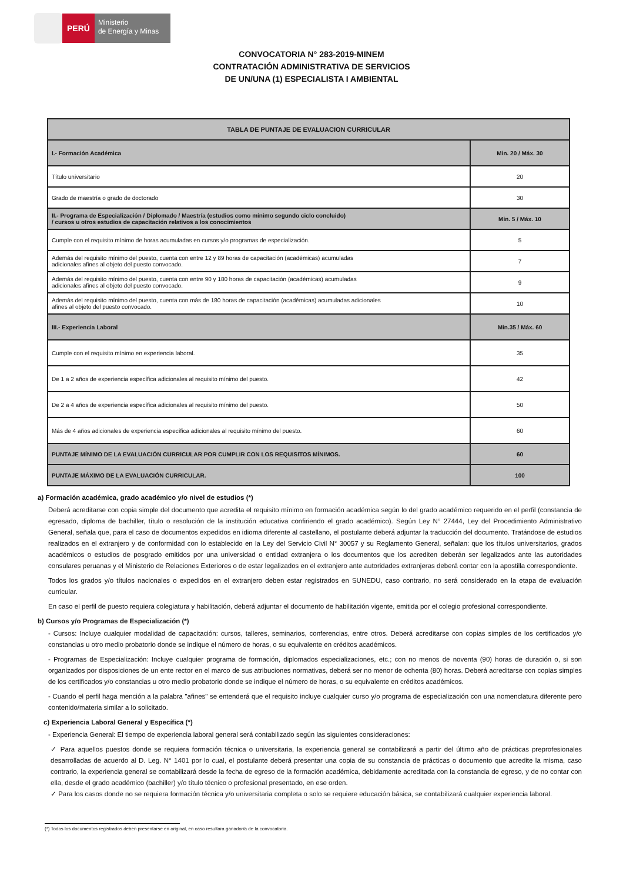PERÚ
Ministerio
de Energía y Minas
CONVOCATORIA N° 283-2019-MINEM
CONTRATACIÓN ADMINISTRATIVA DE SERVICIOS
DE UN/UNA (1) ESPECIALISTA I AMBIENTAL
| TABLA DE PUNTAJE DE EVALUACION CURRICULAR | |
| I.- Formación Académica | Min. 20 / Máx. 30 |
| Título universitario | 20 |
| Grado de maestría o grado de doctorado | 30 |
| II.- Programa de Especialización / Diplomado / Maestría (estudios como mínimo segundo ciclo concluido) / cursos u otros estudios de capacitación relativos a los conocimientos | Min. 5 / Máx. 10 |
| Cumple con el requisito mínimo de horas acumuladas en cursos y/o programas de especialización. | 5 |
| Además del requisito mínimo del puesto, cuenta con entre 12 y 89 horas de capacitación (académicas) acumuladas adicionales afines al objeto del puesto convocado. | 7 |
| Además del requisito mínimo del puesto, cuenta con entre 90 y 180 horas de capacitación (académicas) acumuladas adicionales afines al objeto del puesto convocado. | 9 |
| Además del requisito mínimo del puesto, cuenta con más de 180 horas de capacitación (académicas) acumuladas adicionales afines al objeto del puesto convocado. | 10 |
| III.- Experiencia Laboral | Min.35 / Máx. 60 |
| Cumple con el requisito mínimo en experiencia laboral. | 35 |
| De 1 a 2 años de experiencia específica adicionales al requisito mínimo del puesto. | 42 |
| De 2 a 4 años de experiencia específica adicionales al requisito mínimo del puesto. | 50 |
| Más de 4 años adicionales de experiencia específica adicionales al requisito mínimo del puesto. | 60 |
| PUNTAJE MÍNIMO DE LA EVALUACIÓN CURRICULAR POR CUMPLIR CON LOS REQUISITOS MÍNIMOS. | 60 |
| PUNTAJE MÁXIMO DE LA EVALUACIÓN CURRICULAR. | 100 |
a) Formación académica, grado académico y/o nivel de estudios (*)
Deberá acreditarse con copia simple del documento que acredita el requisito mínimo en formación académica según lo del grado académico requerido en el perfil (constancia de egresado, diploma de bachiller, título o resolución de la institución educativa confiriendo el grado académico). Según Ley N° 27444, Ley del Procedimiento Administrativo General, señala que, para el caso de documentos expedidos en idioma diferente al castellano, el postulante deberá adjuntar la traducción del documento. Tratándose de estudios realizados en el extranjero y de conformidad con lo establecido en la Ley del Servicio Civil N° 30057 y su Reglamento General, señalan: que los títulos universitarios, grados académicos o estudios de posgrado emitidos por una universidad o entidad extranjera o los documentos que los acrediten deberán ser legalizados ante las autoridades consulares peruanas y el Ministerio de Relaciones Exteriores o de estar legalizados en el extranjero ante autoridades extranjeras deberá contar con la apostilla correspondiente.
Todos los grados y/o títulos nacionales o expedidos en el extranjero deben estar registrados en SUNEDU, caso contrario, no será considerado en la etapa de evaluación curricular.
En caso el perfil de puesto requiera colegiatura y habilitación, deberá adjuntar el documento de habilitación vigente, emitida por el colegio profesional correspondiente.
b) Cursos y/o Programas de Especialización (*)
- Cursos: Incluye cualquier modalidad de capacitación: cursos, talleres, seminarios, conferencias, entre otros. Deberá acreditarse con copias simples de los certificados y/o constancias u otro medio probatorio donde se indique el número de horas, o su equivalente en créditos académicos.
- Programas de Especialización: Incluye cualquier programa de formación, diplomados especializaciones, etc.; con no menos de noventa (90) horas de duración o, si son organizados por disposiciones de un ente rector en el marco de sus atribuciones normativas, deberá ser no menor de ochenta (80) horas. Deberá acreditarse con copias simples de los certificados y/o constancias u otro medio probatorio donde se indique el número de horas, o su equivalente en créditos académicos.
- Cuando el perfil haga mención a la palabra "afines" se entenderá que el requisito incluye cualquier curso y/o programa de especialización con una nomenclatura diferente pero contenido/materia similar a lo solicitado.
c) Experiencia Laboral General y Específica (*)
- Experiencia General: El tiempo de experiencia laboral general será contabilizado según las siguientes consideraciones:
✓ Para aquellos puestos donde se requiera formación técnica o universitaria, la experiencia general se contabilizará a partir del último año de prácticas preprofesionales desarrolladas de acuerdo al D. Leg. N° 1401 por lo cual, el postulante deberá presentar una copia de su constancia de prácticas o documento que acredite la misma, caso contrario, la experiencia general se contabilizará desde la fecha de egreso de la formación académica, debidamente acreditada con la constancia de egreso, y de no contar con ella, desde el grado académico (bachiller) y/o título técnico o profesional presentado, en ese orden.
✓ Para los casos donde no se requiera formación técnica y/o universitaria completa o solo se requiere educación básica, se contabilizará cualquier experiencia laboral.
(*) Todos los documentos registrados deben presentarse en original, en caso resultara ganador/a de la convocatoria.